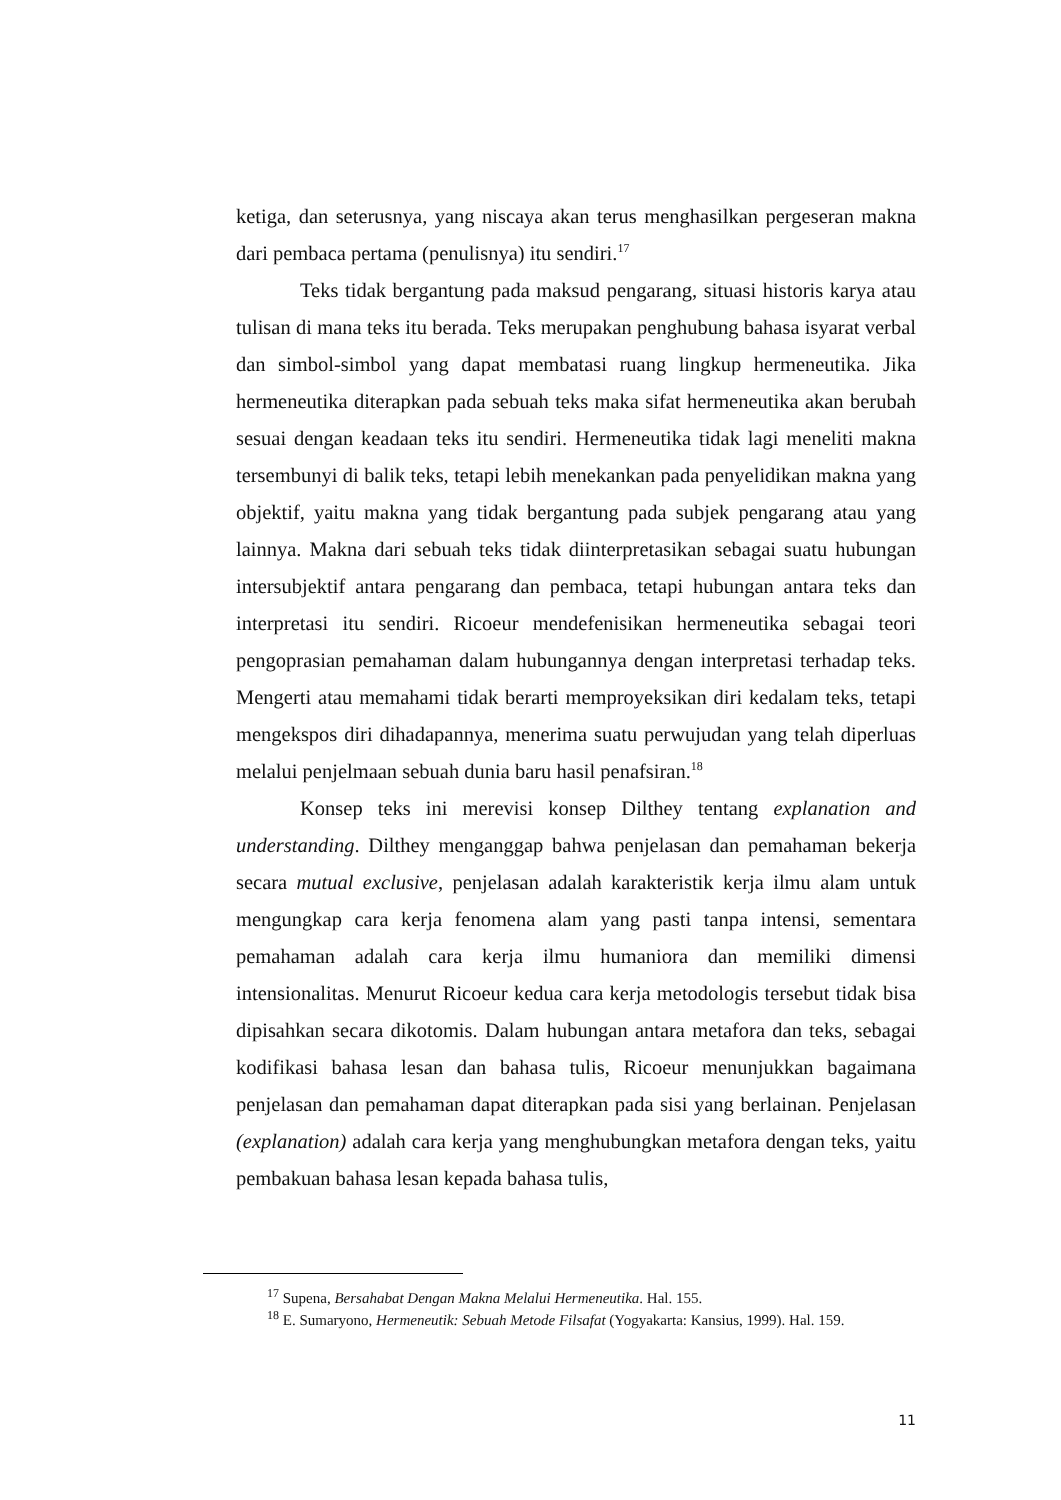ketiga, dan seterusnya, yang niscaya akan terus menghasilkan pergeseran makna dari pembaca pertama (penulisnya) itu sendiri.<sup>17</sup>
Teks tidak bergantung pada maksud pengarang, situasi historis karya atau tulisan di mana teks itu berada. Teks merupakan penghubung bahasa isyarat verbal dan simbol-simbol yang dapat membatasi ruang lingkup hermeneutika. Jika hermeneutika diterapkan pada sebuah teks maka sifat hermeneutika akan berubah sesuai dengan keadaan teks itu sendiri. Hermeneutika tidak lagi meneliti makna tersembunyi di balik teks, tetapi lebih menekankan pada penyelidikan makna yang objektif, yaitu makna yang tidak bergantung pada subjek pengarang atau yang lainnya. Makna dari sebuah teks tidak diinterpretasikan sebagai suatu hubungan intersubjektif antara pengarang dan pembaca, tetapi hubungan antara teks dan interpretasi itu sendiri. Ricoeur mendefenisikan hermeneutika sebagai teori pengoprasian pemahaman dalam hubungannya dengan interpretasi terhadap teks. Mengerti atau memahami tidak berarti memproyeksikan diri kedalam teks, tetapi mengekspos diri dihadapannya, menerima suatu perwujudan yang telah diperluas melalui penjelmaan sebuah dunia baru hasil penafsiran.<sup>18</sup>
Konsep teks ini merevisi konsep Dilthey tentang explanation and understanding. Dilthey menganggap bahwa penjelasan dan pemahaman bekerja secara mutual exclusive, penjelasan adalah karakteristik kerja ilmu alam untuk mengungkap cara kerja fenomena alam yang pasti tanpa intensi, sementara pemahaman adalah cara kerja ilmu humaniora dan memiliki dimensi intensionalitas. Menurut Ricoeur kedua cara kerja metodologis tersebut tidak bisa dipisahkan secara dikotomis. Dalam hubungan antara metafora dan teks, sebagai kodifikasi bahasa lesan dan bahasa tulis, Ricoeur menunjukkan bagaimana penjelasan dan pemahaman dapat diterapkan pada sisi yang berlainan. Penjelasan (explanation) adalah cara kerja yang menghubungkan metafora dengan teks, yaitu pembakuan bahasa lesan kepada bahasa tulis,
<sup>17</sup> Supena, Bersahabat Dengan Makna Melalui Hermeneutika. Hal. 155.
<sup>18</sup> E. Sumaryono, Hermeneutik: Sebuah Metode Filsafat (Yogyakarta: Kansius, 1999). Hal. 159.
11